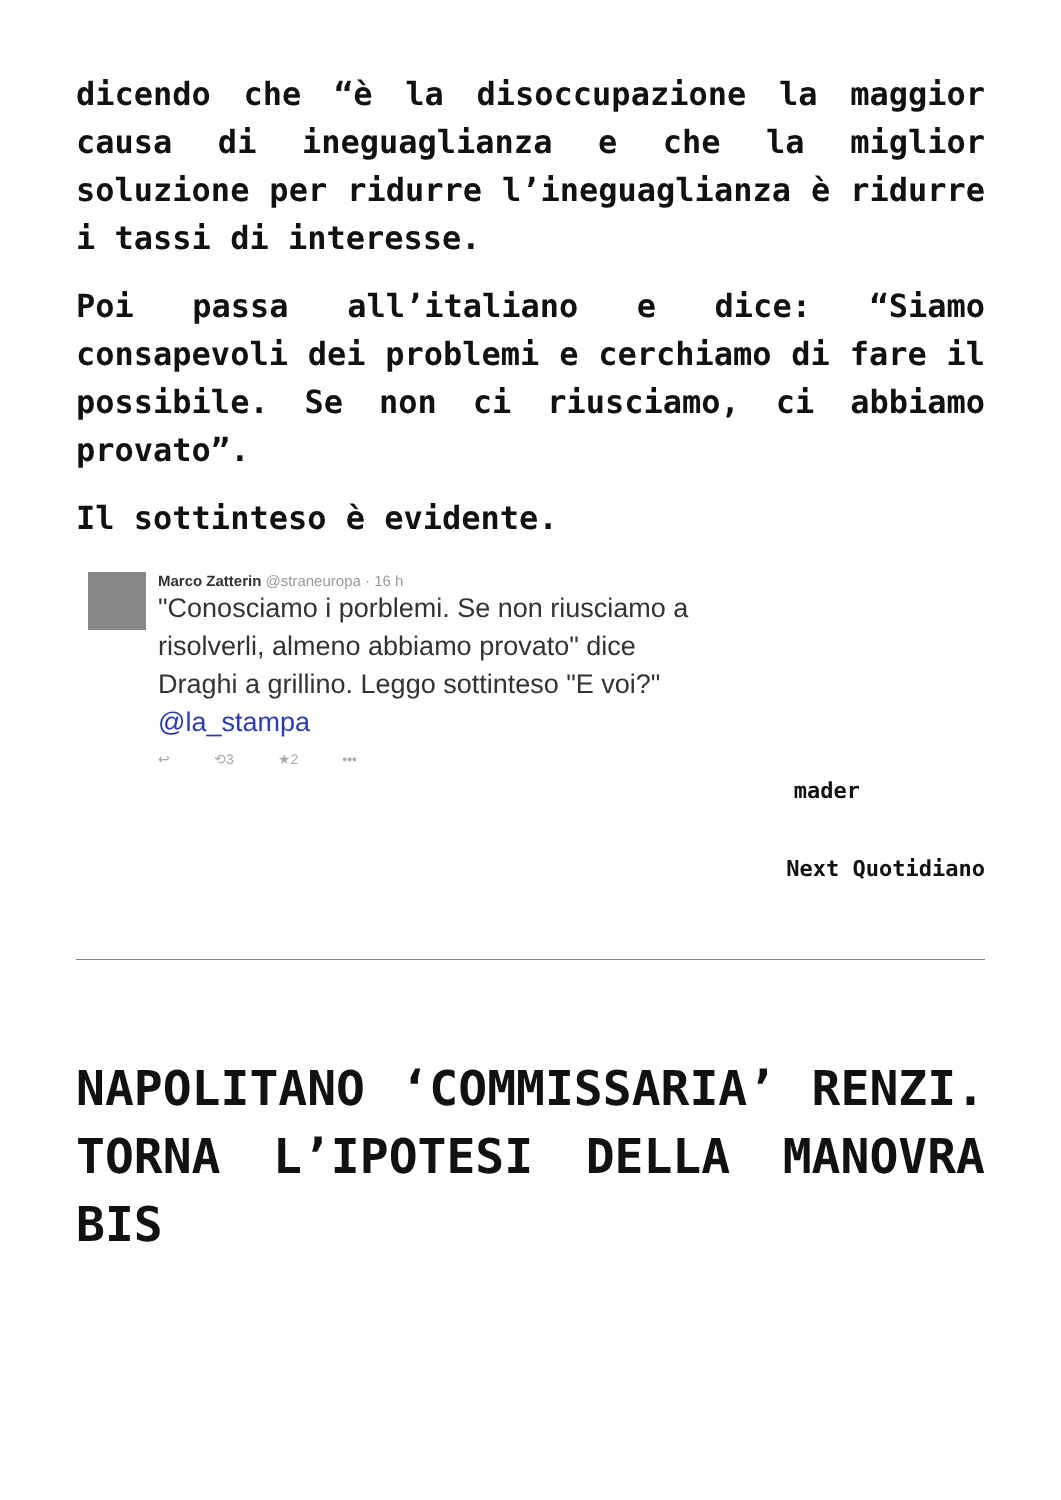dicendo che “è la disoccupazione la maggior causa di ineguaglianza e che la miglior soluzione per ridurre l’ineguaglianza è ridurre i tassi di interesse.
Poi passa all’italiano e dice: “Siamo consapevoli dei problemi e cerchiamo di fare il possibile. Se non ci riusciamo, ci abbiamo provato”.
Il sottinteso è evidente.
Marco Zatterin @straneuropa · 16 h
"Conosciamo i porblemi. Se non riusciamo a risolverli, almeno abbiamo provato" dice Draghi a grillino. Leggo sottinteso "E voi?" @la_stampa
↩ ⟲3 ★2 •••
mader
Next Quotidiano
NAPOLITANO ‘COMMISSARIA’ RENZI. TORNA L’IPOTESI DELLA MANOVRA BIS